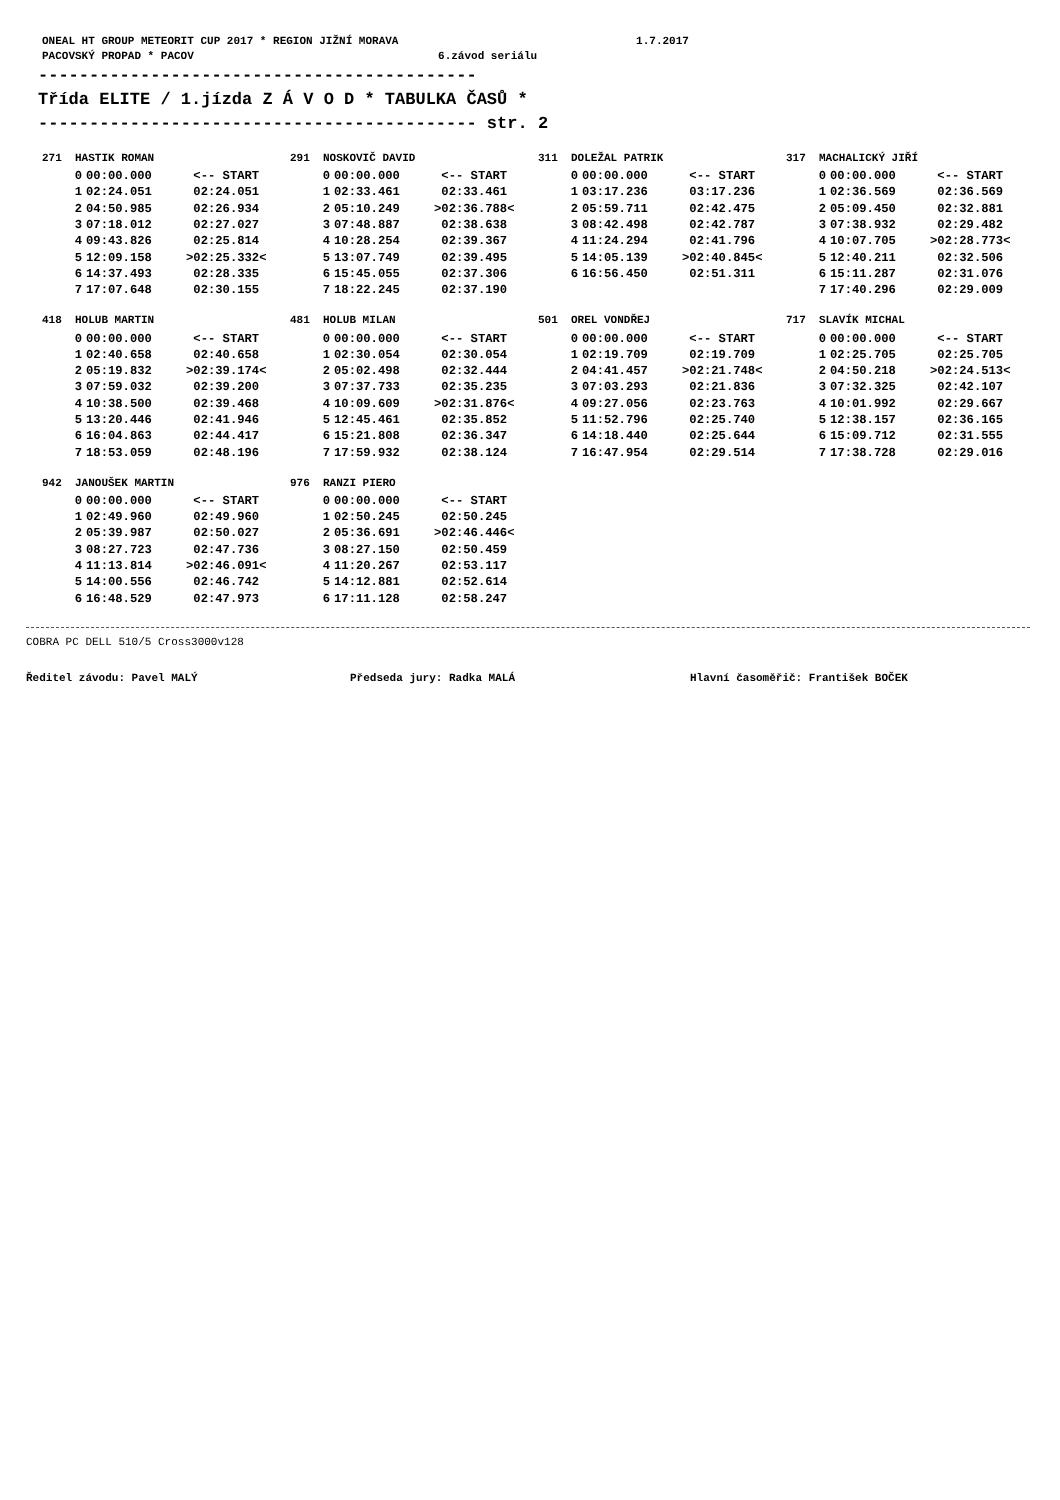ONEAL HT GROUP METEORIT CUP 2017 * REGION JIŽNÍ MORAVA 1.7.2017 PACOVSKÝ PROPAD * PACOV 6.závod seriálu
------------------------------------------- Třída ELITE / 1.jízda Z Á V O D * TABULKA ČASŮ * ------------------------------------------- str. 2
271 HASTIK ROMAN
| 0 | 00:00.000 | <-- START |
| 1 | 02:24.051 | 02:24.051 |
| 2 | 04:50.985 | 02:26.934 |
| 3 | 07:18.012 | 02:27.027 |
| 4 | 09:43.826 | 02:25.814 |
| 5 | 12:09.158 | >02:25.332< |
| 6 | 14:37.493 | 02:28.335 |
| 7 | 17:07.648 | 02:30.155 |
291 NOSKOVIČ DAVID
| 0 | 00:00.000 | <-- START |
| 1 | 02:33.461 | 02:33.461 |
| 2 | 05:10.249 | >02:36.788< |
| 3 | 07:48.887 | 02:38.638 |
| 4 | 10:28.254 | 02:39.367 |
| 5 | 13:07.749 | 02:39.495 |
| 6 | 15:45.055 | 02:37.306 |
| 7 | 18:22.245 | 02:37.190 |
311 DOLEŽAL PATRIK
| 0 | 00:00.000 | <-- START |
| 1 | 03:17.236 | 03:17.236 |
| 2 | 05:59.711 | 02:42.475 |
| 3 | 08:42.498 | 02:42.787 |
| 4 | 11:24.294 | 02:41.796 |
| 5 | 14:05.139 | >02:40.845< |
| 6 | 16:56.450 | 02:51.311 |
317 MACHALICKÝ JIŘÍ
| 0 | 00:00.000 | <-- START |
| 1 | 02:36.569 | 02:36.569 |
| 2 | 05:09.450 | 02:32.881 |
| 3 | 07:38.932 | 02:29.482 |
| 4 | 10:07.705 | >02:28.773< |
| 5 | 12:40.211 | 02:32.506 |
| 6 | 15:11.287 | 02:31.076 |
| 7 | 17:40.296 | 02:29.009 |
418 HOLUB MARTIN
| 0 | 00:00.000 | <-- START |
| 1 | 02:40.658 | 02:40.658 |
| 2 | 05:19.832 | >02:39.174< |
| 3 | 07:59.032 | 02:39.200 |
| 4 | 10:38.500 | 02:39.468 |
| 5 | 13:20.446 | 02:41.946 |
| 6 | 16:04.863 | 02:44.417 |
| 7 | 18:53.059 | 02:48.196 |
481 HOLUB MILAN
| 0 | 00:00.000 | <-- START |
| 1 | 02:30.054 | 02:30.054 |
| 2 | 05:02.498 | 02:32.444 |
| 3 | 07:37.733 | 02:35.235 |
| 4 | 10:09.609 | >02:31.876< |
| 5 | 12:45.461 | 02:35.852 |
| 6 | 15:21.808 | 02:36.347 |
| 7 | 17:59.932 | 02:38.124 |
501 OREL VONDŘEJ
| 0 | 00:00.000 | <-- START |
| 1 | 02:19.709 | 02:19.709 |
| 2 | 04:41.457 | >02:21.748< |
| 3 | 07:03.293 | 02:21.836 |
| 4 | 09:27.056 | 02:23.763 |
| 5 | 11:52.796 | 02:25.740 |
| 6 | 14:18.440 | 02:25.644 |
| 7 | 16:47.954 | 02:29.514 |
717 SLAVÍK MICHAL
| 0 | 00:00.000 | <-- START |
| 1 | 02:25.705 | 02:25.705 |
| 2 | 04:50.218 | >02:24.513< |
| 3 | 07:32.325 | 02:42.107 |
| 4 | 10:01.992 | 02:29.667 |
| 5 | 12:38.157 | 02:36.165 |
| 6 | 15:09.712 | 02:31.555 |
| 7 | 17:38.728 | 02:29.016 |
942 JANOUŠEK MARTIN
| 0 | 00:00.000 | <-- START |
| 1 | 02:49.960 | 02:49.960 |
| 2 | 05:39.987 | 02:50.027 |
| 3 | 08:27.723 | 02:47.736 |
| 4 | 11:13.814 | >02:46.091< |
| 5 | 14:00.556 | 02:46.742 |
| 6 | 16:48.529 | 02:47.973 |
976 RANZI PIERO
| 0 | 00:00.000 | <-- START |
| 1 | 02:50.245 | 02:50.245 |
| 2 | 05:36.691 | >02:46.446< |
| 3 | 08:27.150 | 02:50.459 |
| 4 | 11:20.267 | 02:53.117 |
| 5 | 14:12.881 | 02:52.614 |
| 6 | 17:11.128 | 02:58.247 |
COBRA PC DELL 510/5 Cross3000v128
Ředitel závodu: Pavel MALÝ Předseda jury: Radka MALÁ Hlavní časoměřič: František BOČEK